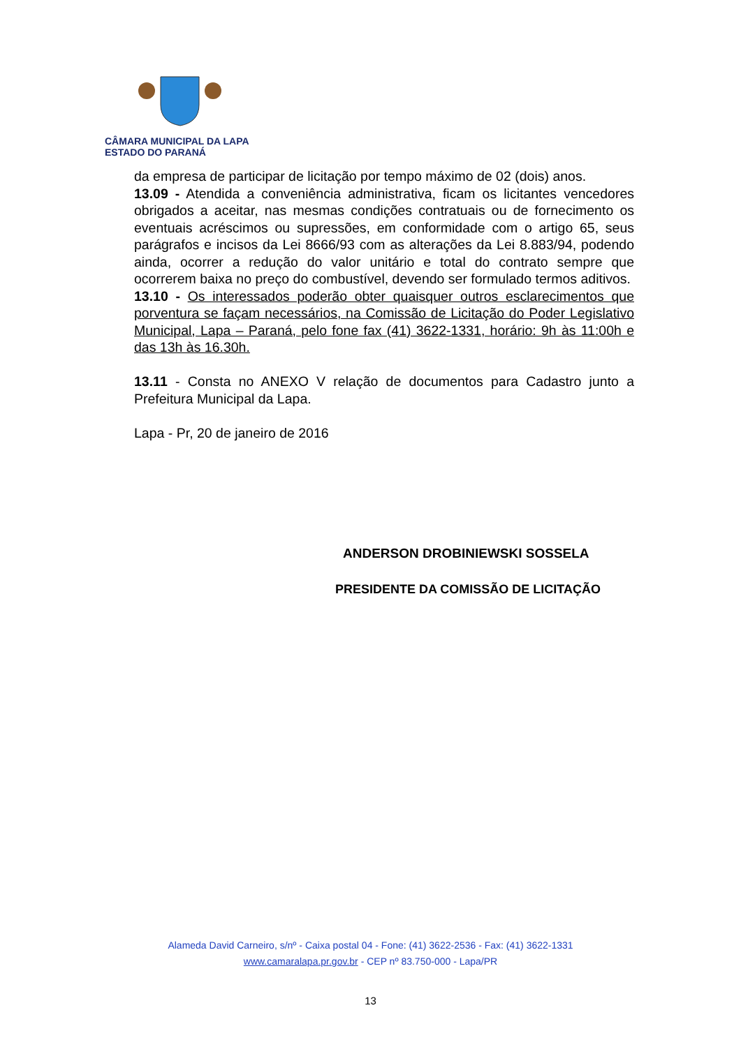CÂMARA MUNICIPAL DA LAPA
ESTADO DO PARANÁ
da empresa de participar de licitação por tempo máximo de 02 (dois) anos.
13.09 - Atendida a conveniência administrativa, ficam os licitantes vencedores obrigados a aceitar, nas mesmas condições contratuais ou de fornecimento os eventuais acréscimos ou supressões, em conformidade com o artigo 65, seus parágrafos e incisos da Lei 8666/93 com as alterações da Lei 8.883/94, podendo ainda, ocorrer a redução do valor unitário e total do contrato sempre que ocorrerem baixa no preço do combustível, devendo ser formulado termos aditivos.
13.10 - Os interessados poderão obter quaisquer outros esclarecimentos que porventura se façam necessários, na Comissão de Licitação do Poder Legislativo Municipal, Lapa – Paraná, pelo fone fax (41) 3622-1331, horário: 9h às 11:00h e das 13h às 16.30h.
13.11 - Consta no ANEXO V relação de documentos para Cadastro junto a Prefeitura Municipal da Lapa.
Lapa - Pr, 20 de janeiro de 2016
ANDERSON DROBINIEWSKI SOSSELA
PRESIDENTE DA COMISSÃO DE LICITAÇÃO
Alameda David Carneiro, s/nº - Caixa postal 04 - Fone: (41) 3622-2536 - Fax: (41) 3622-1331
www.camaralapa.pr.gov.br - CEP nº 83.750-000 - Lapa/PR
13